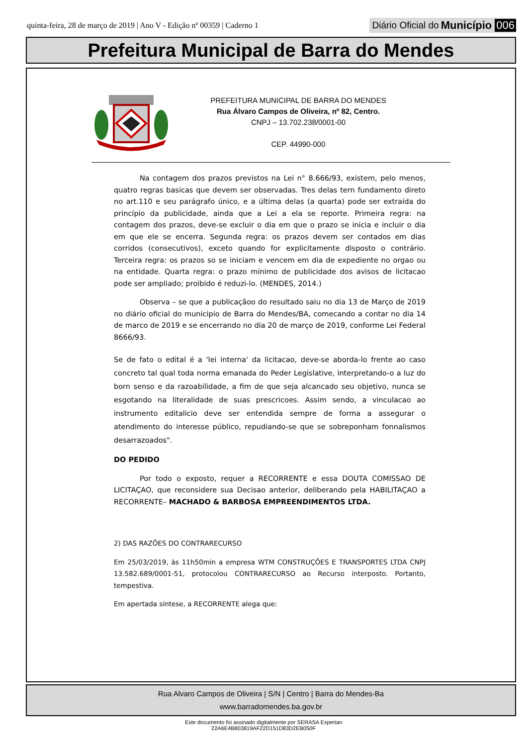quinta-feira, 28 de março de 2019 | Ano V - Edição nº 00359 | Caderno 1 Diário Oficial do Município 006
Prefeitura Municipal de Barra do Mendes
PREFEITURA MUNICIPAL DE BARRA DO MENDES
Rua Álvaro Campos de Oliveira, nº 82, Centro.
CNPJ – 13.702.238/0001-00
CEP. 44990-000
Na contagem dos prazos previstos na Lei n° 8.666/93, existem, pelo menos, quatro regras basicas que devem ser observadas. Tres delas tern fundamento direto no art.110 e seu parágrafo único, e a última delas (a quarta) pode ser extraída do princípio da publicidade, ainda que a Lei a ela se reporte. Primeira regra: na contagem dos prazos, deve-se excluir o dia em que o prazo se inicia e incluir o dia em que ele se encerra. Segunda regra: os prazos devem ser contados em dias corridos (consecutivos), exceto quando for explicitamente disposto o contrário. Terceira regra: os prazos so se iniciam e vencem em dia de expediente no orgao ou na entidade. Quarta regra: o prazo mínimo de publicidade dos avisos de licitacao pode ser ampliado; proibido é reduzi-lo. (MENDES, 2014.)
Observa – se que a publicaçãoo do resultado saiu no dia 13 de Março de 2019 no diário oficial do municipio de Barra do Mendes/BA, comecando a contar no dia 14 de marco de 2019 e se encerrando no dia 20 de março de 2019, conforme Lei Federal 8666/93.
Se de fato o edital é a 'lei interna' da licitacao, deve-se aborda-lo frente ao caso concreto tal qual toda norma emanada do Peder Legislative, interpretando-o a luz do born senso e da razoabilidade, a fim de que seja alcancado seu objetivo, nunca se esgotando na literalidade de suas prescricoes. Assim sendo, a vinculacao ao instrumento editalicio deve ser entendida sempre de forma a assegurar o atendimento do interesse público, repudiando-se que se sobreponham fonnalismos desarrazoados".
DO PEDIDO
Por todo o exposto, requer a RECORRENTE e essa DOUTA COMISSAO DE LICITAÇAO, que reconsidere sua Decisao anterior, deliberando pela HABILITAÇAO a RECORRENTE– MACHADO & BARBOSA EMPREENDIMENTOS LTDA.
2) DAS RAZÕES DO CONTRARECURSO
Em 25/03/2019, às 11h50min a empresa WTM CONSTRUÇÕES E TRANSPORTES LTDA CNPJ 13.582.689/0001-51, protocolou CONTRARECURSO ao Recurso interposto. Portanto, tempestiva.
Em apertada síntese, a RECORRENTE alega que:
Rua Alvaro Campos de Oliveira | S/N | Centro | Barra do Mendes-Ba
www.barradomendes.ba.gov.br
Este documento foi assinado digitalmente por SERASA Experian
22A6E4B803819AF22D151D83D2EB050F